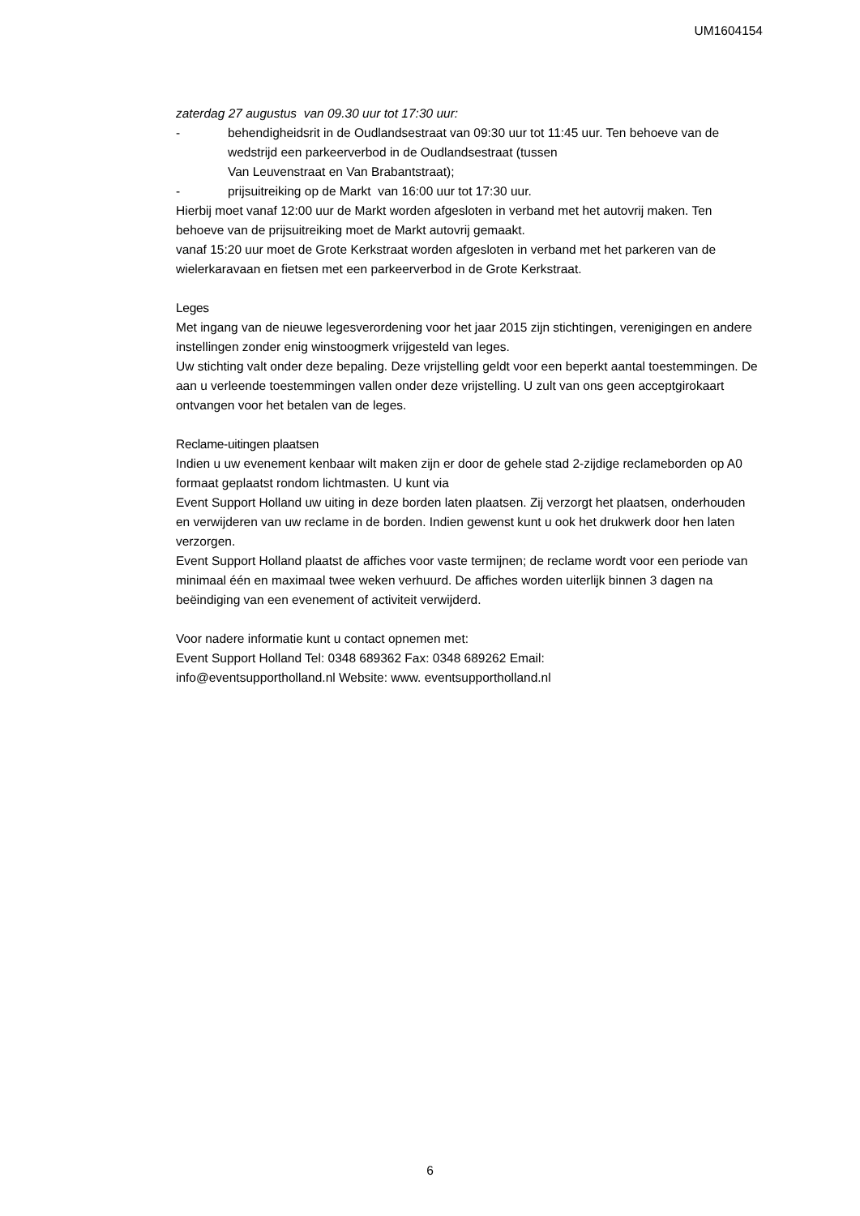UM1604154
zaterdag 27 augustus van 09.30 uur tot 17:30 uur:
- behendigheidsrit in de Oudlandsestraat van 09:30 uur tot 11:45 uur. Ten behoeve van de wedstrijd een parkeerverbod in de Oudlandsestraat (tussen
Van Leuvenstraat en Van Brabantstraat);
- prijsuitreiking op de Markt van 16:00 uur tot 17:30 uur.
Hierbij moet vanaf 12:00 uur de Markt worden afgesloten in verband met het autovrij maken. Ten behoeve van de prijsuitreiking moet de Markt autovrij gemaakt.
vanaf 15:20 uur moet de Grote Kerkstraat worden afgesloten in verband met het parkeren van de wielerkaravaan en fietsen met een parkeerverbod in de Grote Kerkstraat.
Leges
Met ingang van de nieuwe legesverordening voor het jaar 2015 zijn stichtingen, verenigingen en andere instellingen zonder enig winstoogmerk vrijgesteld van leges.
Uw stichting valt onder deze bepaling. Deze vrijstelling geldt voor een beperkt aantal toestemmingen. De aan u verleende toestemmingen vallen onder deze vrijstelling. U zult van ons geen acceptgirokaart ontvangen voor het betalen van de leges.
Reclame-uitingen plaatsen
Indien u uw evenement kenbaar wilt maken zijn er door de gehele stad 2-zijdige reclameborden op A0 formaat geplaatst rondom lichtmasten. U kunt via
Event Support Holland uw uiting in deze borden laten plaatsen. Zij verzorgt het plaatsen, onderhouden en verwijderen van uw reclame in de borden. Indien gewenst kunt u ook het drukwerk door hen laten verzorgen.
Event Support Holland plaatst de affiches voor vaste termijnen; de reclame wordt voor een periode van minimaal één en maximaal twee weken verhuurd. De affiches worden uiterlijk binnen 3 dagen na beëindiging van een evenement of activiteit verwijderd.
Voor nadere informatie kunt u contact opnemen met:
Event Support Holland Tel: 0348 689362 Fax: 0348 689262 Email:
info@eventsupportholland.nl Website: www. eventsupportholland.nl
6